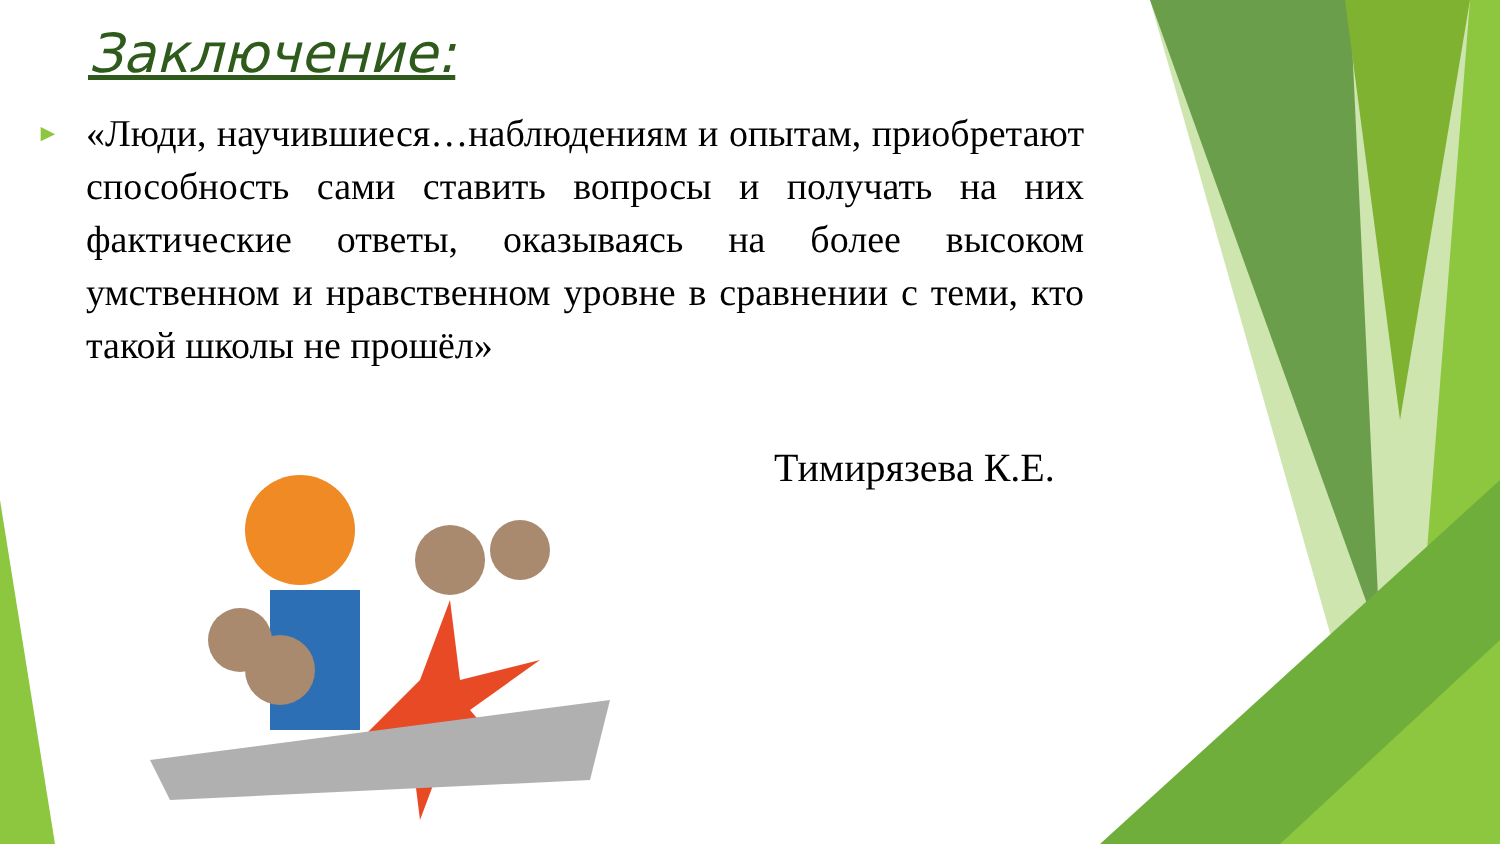Заключение:
► «Люди, научившиеся…наблюдениям и опытам, приобретают способность сами ставить вопросы и получать на них фактические ответы, оказываясь на более высоком умственном и нравственном уровне в сравнении с теми, кто такой школы не прошёл»
Тимирязева К.Е.